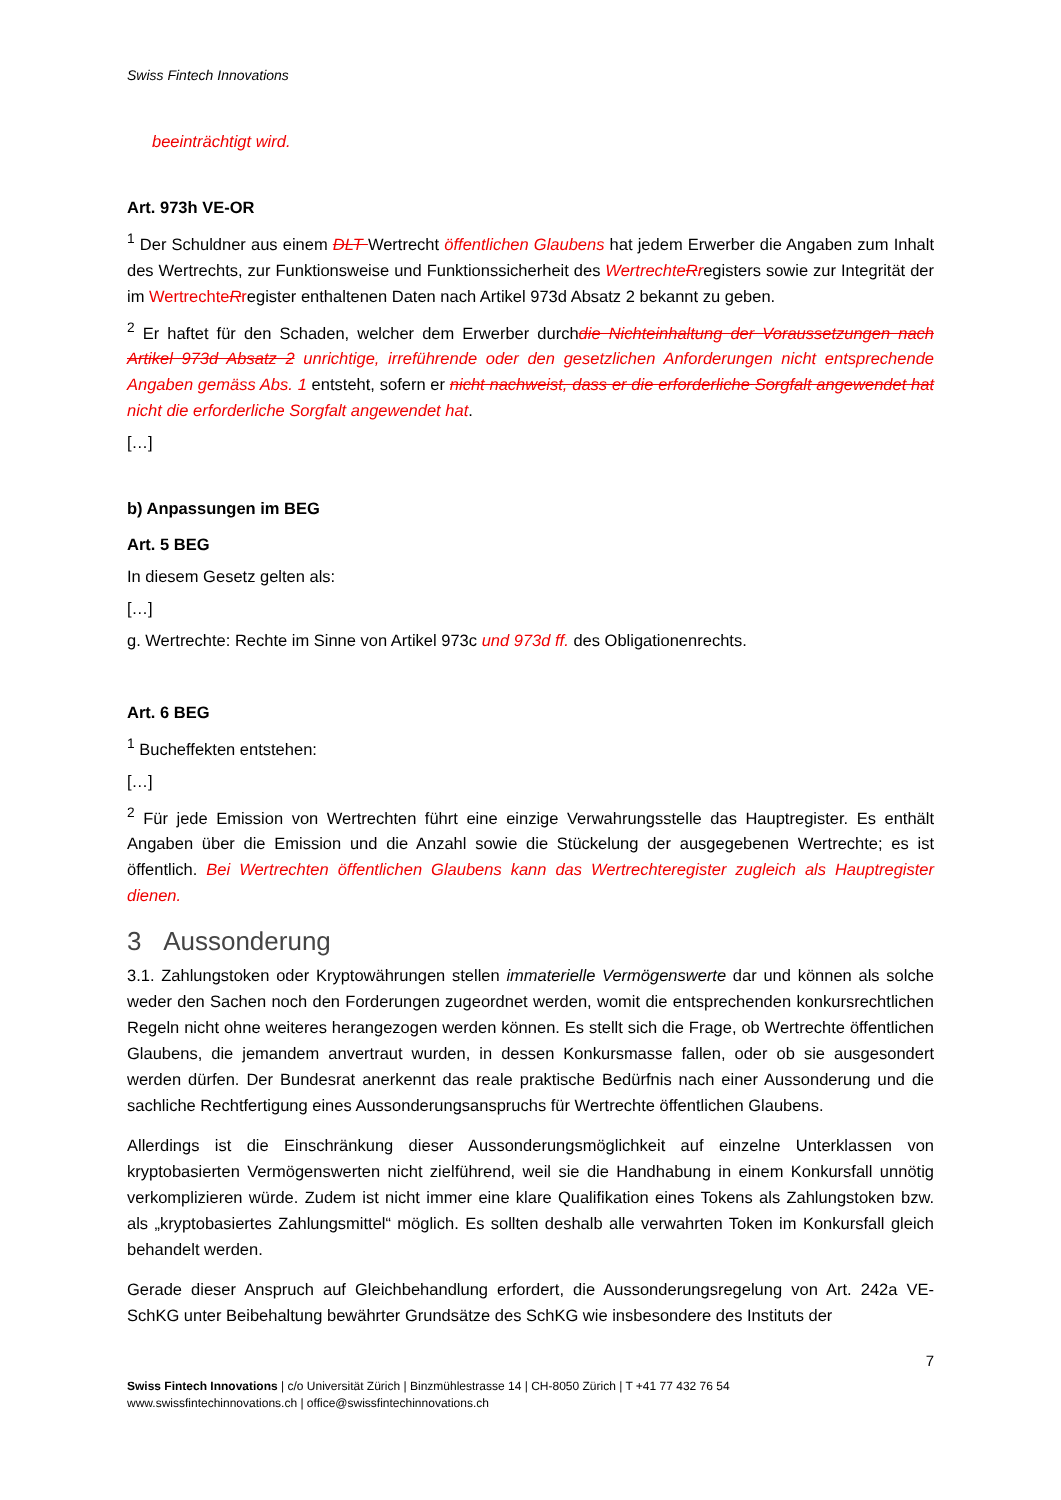Swiss Fintech Innovations
beeinträchtigt wird.
Art. 973h VE-OR
<sup>1</sup> Der Schuldner aus einem DLT Wertrecht öffentlichen Glaubens hat jedem Erwerber die Angaben zum Inhalt des Wertrechts, zur Funktionsweise und Funktionssicherheit des Wertrechte Rregisters sowie zur Integrität der im Wertrechte Rregister enthaltenen Daten nach Artikel 973d Absatz 2 bekannt zu geben.
<sup>2</sup> Er haftet für den Schaden, welcher dem Erwerber durchdie Nichteinhaltung der Voraussetzungen nach Artikel 973d Absatz 2 unrichtige, irreführende oder den gesetzlichen Anforderungen nicht entsprechende Angaben gemäss Abs. 1 entsteht, sofern er nicht nachweist, dass er die erforderliche Sorgfalt angewendet hat nicht die erforderliche Sorgfalt angewendet hat.
[…]
b) Anpassungen im BEG
Art. 5 BEG
In diesem Gesetz gelten als:
[…]
g. Wertrechte: Rechte im Sinne von Artikel 973c und 973d ff. des Obligationenrechts.
Art. 6 BEG
<sup>1</sup> Bucheffekten entstehen:
[…]
<sup>2</sup> Für jede Emission von Wertrechten führt eine einzige Verwahrungsstelle das Hauptregister. Es enthält Angaben über die Emission und die Anzahl sowie die Stückelung der ausgegebenen Wertrechte; es ist öffentlich. Bei Wertrechten öffentlichen Glaubens kann das Wertrechteregister zugleich als Hauptregister dienen.
3 Aussonderung
3.1. Zahlungstoken oder Kryptowährungen stellen immaterielle Vermögenswerte dar und können als solche weder den Sachen noch den Forderungen zugeordnet werden, womit die entsprechenden konkursrechtlichen Regeln nicht ohne weiteres herangezogen werden können. Es stellt sich die Frage, ob Wertrechte öffentlichen Glaubens, die jemandem anvertraut wurden, in dessen Konkursmasse fallen, oder ob sie ausgesondert werden dürfen. Der Bundesrat anerkennt das reale praktische Bedürfnis nach einer Aussonderung und die sachliche Rechtfertigung eines Aussonderungsanspruchs für Wertrechte öffentlichen Glaubens.
Allerdings ist die Einschränkung dieser Aussonderungsmöglichkeit auf einzelne Unterklassen von kryptobasierten Vermögenswerten nicht zielführend, weil sie die Handhabung in einem Konkursfall unnötig verkomplizieren würde. Zudem ist nicht immer eine klare Qualifikation eines Tokens als Zahlungstoken bzw. als „kryptobasiertes Zahlungsmittel“ möglich. Es sollten deshalb alle verwahrten Token im Konkursfall gleich behandelt werden.
Gerade dieser Anspruch auf Gleichbehandlung erfordert, die Aussonderungsregelung von Art. 242a VE-SchKG unter Beibehaltung bewährter Grundsätze des SchKG wie insbesondere des Instituts der
7
Swiss Fintech Innovations | c/o Universität Zürich | Binzmühlestrasse 14 | CH-8050 Zürich | T +41 77 432 76 54
www.swissfintechinnovations.ch | office@swissfintechinnovations.ch